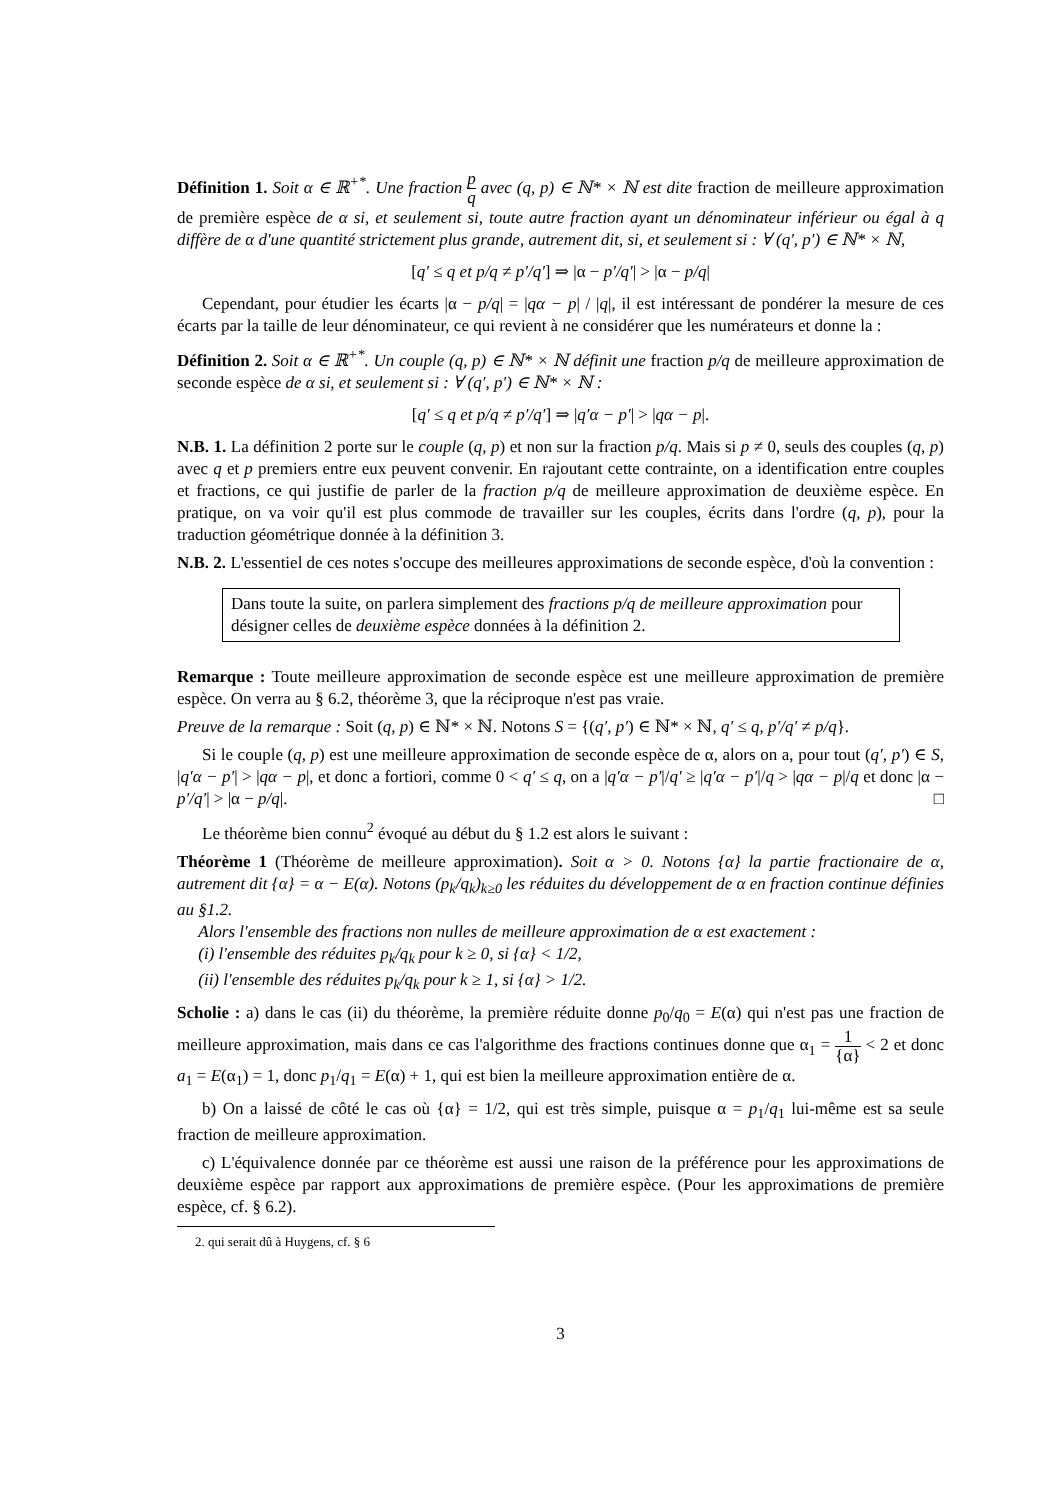Définition 1. Soit α ∈ ℝ<sup>+*</sup>. Une fraction p q avec (q, p) ∈ ℕ* × ℕ est dite fraction de meilleure approximation de première espèce de α si, et seulement si, toute autre fraction ayant un dénominateur inférieur ou égal à q diffère de α d'une quantité strictement plus grande, autrement dit, si, et seulement si : ∀ (q′, p′) ∈ ℕ* × ℕ,
[q′ ≤ q et p/q ≠ p′/q′] ⇒ |α − p′/q′| > |α − p/q|
Cependant, pour étudier les écarts |α − p/q| = |qα − p| / |q|, il est intéressant de pondérer la mesure de ces écarts par la taille de leur dénominateur, ce qui revient à ne considérer que les numérateurs et donne la :
Définition 2. Soit α ∈ ℝ<sup>+*</sup>. Un couple (q, p) ∈ ℕ* × ℕ définit une fraction p/q de meilleure approximation de seconde espèce de α si, et seulement si : ∀ (q′, p′) ∈ ℕ* × ℕ :
[q′ ≤ q et p/q ≠ p′/q′] ⇒ |q′α − p′| > |qα − p|.
N.B. 1. La définition 2 porte sur le couple (q, p) et non sur la fraction p/q. Mais si p ≠ 0, seuls des couples (q, p) avec q et p premiers entre eux peuvent convenir. En rajoutant cette contrainte, on a identification entre couples et fractions, ce qui justifie de parler de la fraction p/q de meilleure approximation de deuxième espèce. En pratique, on va voir qu'il est plus commode de travailler sur les couples, écrits dans l'ordre (q, p), pour la traduction géométrique donnée à la définition 3.
N.B. 2. L'essentiel de ces notes s'occupe des meilleures approximations de seconde espèce, d'où la convention :
Dans toute la suite, on parlera simplement des fractions p/q de meilleure approximation pour désigner celles de deuxième espèce données à la définition 2.
Remarque : Toute meilleure approximation de seconde espèce est une meilleure approximation de première espèce. On verra au § 6.2, théorème 3, que la réciproque n'est pas vraie.
Preuve de la remarque : Soit (q, p) ∈ ℕ* × ℕ. Notons S = {(q′, p′) ∈ ℕ* × ℕ, q′ ≤ q, p′/q′ ≠ p/q}.
Si le couple (q, p) est une meilleure approximation de seconde espèce de α, alors on a, pour tout (q′, p′) ∈ S, |q′α − p′| > |qα − p|, et donc a fortiori, comme 0 < q′ ≤ q, on a |q′α − p′|/q′ ≥ |q′α − p′|/q > |qα − p|/q et donc |α − p′/q′| > |α − p/q|. □
Le théorème bien connu<sup>2</sup> évoqué au début du § 1.2 est alors le suivant :
Théorème 1 (Théorème de meilleure approximation). Soit α > 0. Notons {α} la partie fractionaire de α, autrement dit {α} = α − E(α). Notons (p<sub>k</sub>/q<sub>k</sub>)<sub>k≥0</sub> les réduites du développement de α en fraction continue définies au §1.2.
Alors l'ensemble des fractions non nulles de meilleure approximation de α est exactement :
(i) l'ensemble des réduites p<sub>k</sub>/q<sub>k</sub> pour k ≥ 0, si {α} < 1/2,
(ii) l'ensemble des réduites p<sub>k</sub>/q<sub>k</sub> pour k ≥ 1, si {α} > 1/2.
Scholie : a) dans le cas (ii) du théorème, la première réduite donne p<sub>0</sub>/q<sub>0</sub> = E(α) qui n'est pas une fraction de meilleure approximation, mais dans ce cas l'algorithme des fractions continues donne que α<sub>1</sub> = 1 {α} < 2 et donc a<sub>1</sub> = E(α<sub>1</sub>) = 1, donc p<sub>1</sub>/q<sub>1</sub> = E(α) + 1, qui est bien la meilleure approximation entière de α.
b) On a laissé de côté le cas où {α} = 1/2, qui est très simple, puisque α = p<sub>1</sub>/q<sub>1</sub> lui-même est sa seule fraction de meilleure approximation.
c) L'équivalence donnée par ce théorème est aussi une raison de la préférence pour les approximations de deuxième espèce par rapport aux approximations de première espèce. (Pour les approximations de première espèce, cf. § 6.2).
2. qui serait dû à Huygens, cf. § 6
3